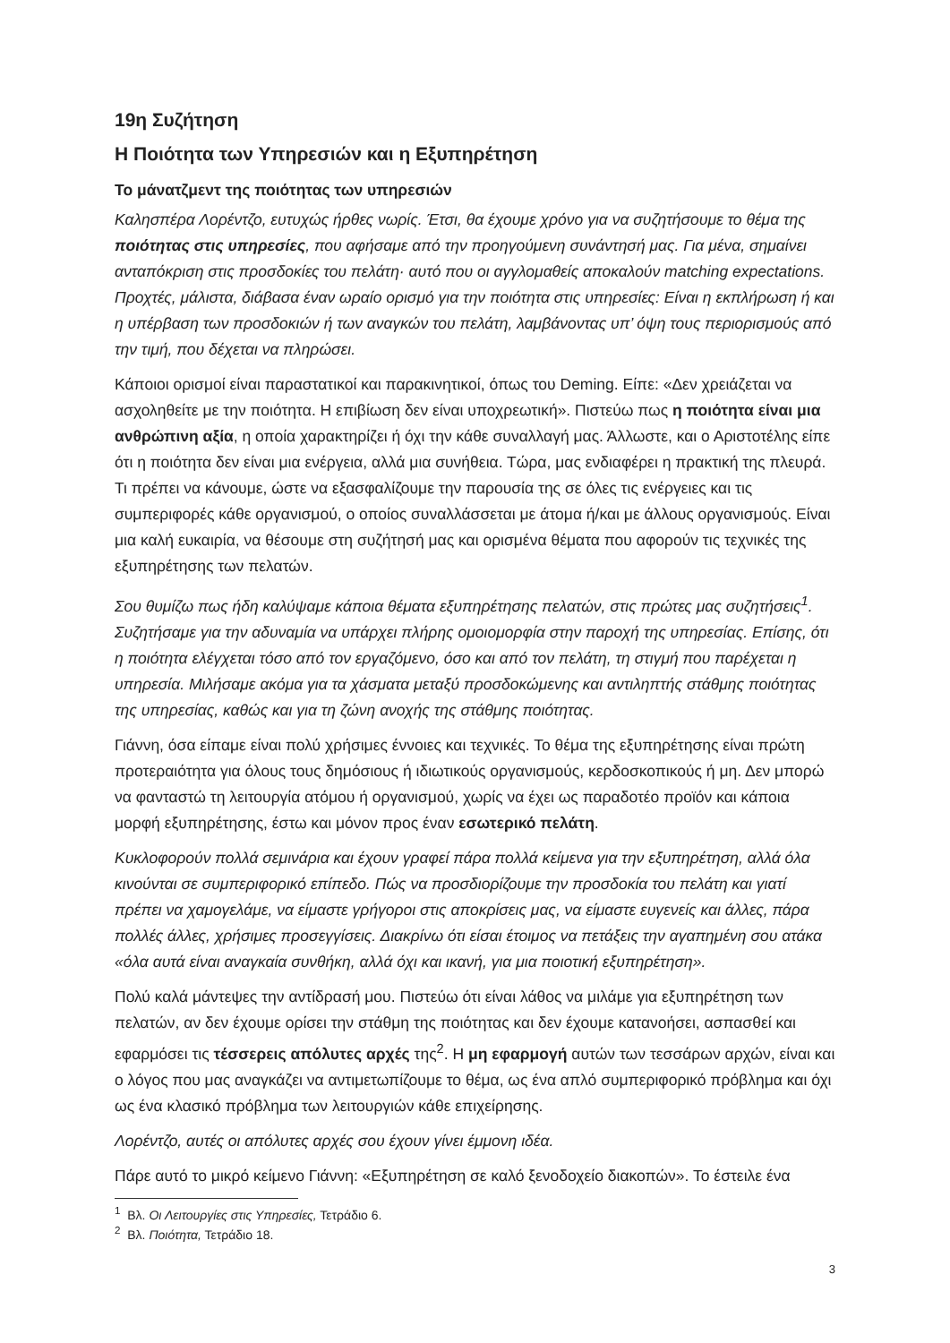19η Συζήτηση
Η Ποιότητα των Υπηρεσιών και η Εξυπηρέτηση
Το μάνατζμεντ της ποιότητας των υπηρεσιών
Καλησπέρα Λορέντζο, ευτυχώς ήρθες νωρίς. Έτσι, θα έχουμε χρόνο για να συζητήσουμε το θέμα της ποιότητας στις υπηρεσίες, που αφήσαμε από την προηγούμενη συνάντησή μας. Για μένα, σημαίνει ανταπόκριση στις προσδοκίες του πελάτη· αυτό που οι αγγλομαθείς αποκαλούν matching expectations. Προχτές, μάλιστα, διάβασα έναν ωραίο ορισμό για την ποιότητα στις υπηρεσίες: Είναι η εκπλήρωση ή και η υπέρβαση των προσδοκιών ή των αναγκών του πελάτη, λαμβάνοντας υπ’ όψη τους περιορισμούς από την τιμή, που δέχεται να πληρώσει.
Κάποιοι ορισμοί είναι παραστατικοί και παρακινητικοί, όπως του Deming. Είπε: «Δεν χρειάζεται να ασχοληθείτε με την ποιότητα. Η επιβίωση δεν είναι υποχρεωτική». Πιστεύω πως η ποιότητα είναι μια ανθρώπινη αξία, η οποία χαρακτηρίζει ή όχι την κάθε συναλλαγή μας. Άλλωστε, και ο Αριστοτέλης είπε ότι η ποιότητα δεν είναι μια ενέργεια, αλλά μια συνήθεια. Τώρα, μας ενδιαφέρει η πρακτική της πλευρά. Τι πρέπει να κάνουμε, ώστε να εξασφαλίζουμε την παρουσία της σε όλες τις ενέργειες και τις συμπεριφορές κάθε οργανισμού, ο οποίος συναλλάσσεται με άτομα ή/και με άλλους οργανισμούς. Είναι μια καλή ευκαιρία, να θέσουμε στη συζήτησή μας και ορισμένα θέματα που αφορούν τις τεχνικές της εξυπηρέτησης των πελατών.
Σου θυμίζω πως ήδη καλύψαμε κάποια θέματα εξυπηρέτησης πελατών, στις πρώτες μας συζητήσεις<sup>1</sup>. Συζητήσαμε για την αδυναμία να υπάρχει πλήρης ομοιομορφία στην παροχή της υπηρεσίας. Επίσης, ότι η ποιότητα ελέγχεται τόσο από τον εργαζόμενο, όσο και από τον πελάτη, τη στιγμή που παρέχεται η υπηρεσία. Μιλήσαμε ακόμα για τα χάσματα μεταξύ προσδοκώμενης και αντιληπτής στάθμης ποιότητας της υπηρεσίας, καθώς και για τη ζώνη ανοχής της στάθμης ποιότητας.
Γιάννη, όσα είπαμε είναι πολύ χρήσιμες έννοιες και τεχνικές. Το θέμα της εξυπηρέτησης είναι πρώτη προτεραιότητα για όλους τους δημόσιους ή ιδιωτικούς οργανισμούς, κερδοσκοπικούς ή μη. Δεν μπορώ να φανταστώ τη λειτουργία ατόμου ή οργανισμού, χωρίς να έχει ως παραδοτέο προϊόν και κάποια μορφή εξυπηρέτησης, έστω και μόνον προς έναν εσωτερικό πελάτη.
Κυκλοφορούν πολλά σεμινάρια και έχουν γραφεί πάρα πολλά κείμενα για την εξυπηρέτηση, αλλά όλα κινούνται σε συμπεριφορικό επίπεδο. Πώς να προσδιορίζουμε την προσδοκία του πελάτη και γιατί πρέπει να χαμογελάμε, να είμαστε γρήγοροι στις αποκρίσεις μας, να είμαστε ευγενείς και άλλες, πάρα πολλές άλλες, χρήσιμες προσεγγίσεις. Διακρίνω ότι είσαι έτοιμος να πετάξεις την αγαπημένη σου ατάκα «όλα αυτά είναι αναγκαία συνθήκη, αλλά όχι και ικανή, για μια ποιοτική εξυπηρέτηση».
Πολύ καλά μάντεψες την αντίδρασή μου. Πιστεύω ότι είναι λάθος να μιλάμε για εξυπηρέτηση των πελατών, αν δεν έχουμε ορίσει την στάθμη της ποιότητας και δεν έχουμε κατανοήσει, ασπασθεί και εφαρμόσει τις τέσσερεις απόλυτες αρχές της<sup>2</sup>. Η μη εφαρμογή αυτών των τεσσάρων αρχών, είναι και ο λόγος που μας αναγκάζει να αντιμετωπίζουμε το θέμα, ως ένα απλό συμπεριφορικό πρόβλημα και όχι ως ένα κλασικό πρόβλημα των λειτουργιών κάθε επιχείρησης.
Λορέντζο, αυτές οι απόλυτες αρχές σου έχουν γίνει έμμονη ιδέα.
Πάρε αυτό το μικρό κείμενο Γιάννη: «Εξυπηρέτηση σε καλό ξενοδοχείο διακοπών». Το έστειλε ένα
<sup>1</sup> Βλ. Οι Λειτουργίες στις Υπηρεσίες, Τετράδιο 6.
<sup>2</sup> Βλ. Ποιότητα, Τετράδιο 18.
3